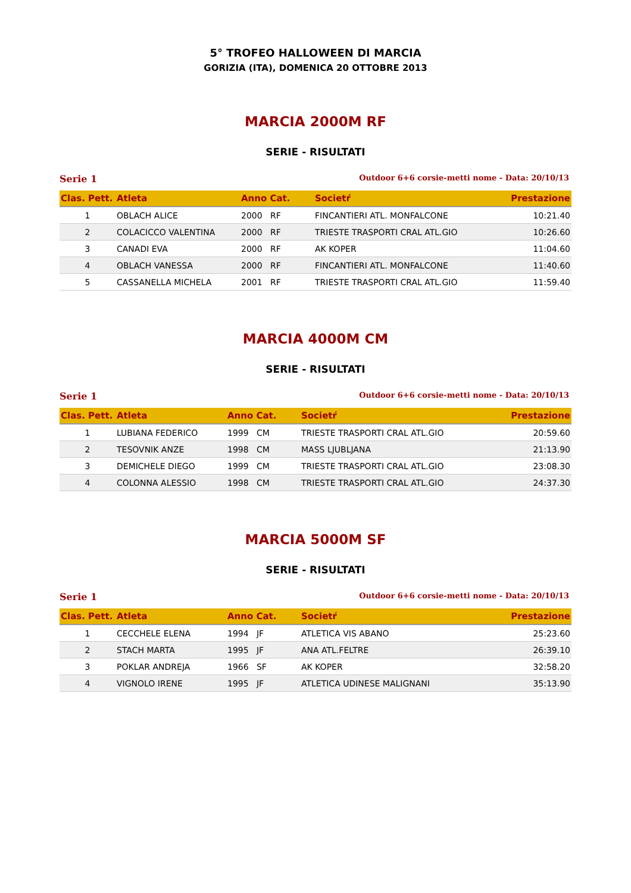5° TROFEO HALLOWEEN DI MARCIA
GORIZIA (ITA), DOMENICA 20 OTTOBRE 2013
MARCIA 2000M RF
SERIE - RISULTATI
Serie 1 Outdoor 6+6 corsie-metti nome - Data: 20/10/13
| Clas. Pett. | Atleta | Anno Cat. | Societŕ | Prestazione |
| --- | --- | --- | --- | --- |
| 1 | OBLACH ALICE | 2000 RF | FINCANTIERI ATL. MONFALCONE | 10:21.40 |
| 2 | COLACICCO VALENTINA | 2000 RF | TRIESTE TRASPORTI CRAL ATL.GIO | 10:26.60 |
| 3 | CANADI EVA | 2000 RF | AK KOPER | 11:04.60 |
| 4 | OBLACH VANESSA | 2000 RF | FINCANTIERI ATL. MONFALCONE | 11:40.60 |
| 5 | CASSANELLA MICHELA | 2001 RF | TRIESTE TRASPORTI CRAL ATL.GIO | 11:59.40 |
MARCIA 4000M CM
SERIE - RISULTATI
Serie 1 Outdoor 6+6 corsie-metti nome - Data: 20/10/13
| Clas. Pett. | Atleta | Anno Cat. | Societŕ | Prestazione |
| --- | --- | --- | --- | --- |
| 1 | LUBIANA FEDERICO | 1999 CM | TRIESTE TRASPORTI CRAL ATL.GIO | 20:59.60 |
| 2 | TESOVNIK ANZE | 1998 CM | MASS LJUBLJANA | 21:13.90 |
| 3 | DEMICHELE DIEGO | 1999 CM | TRIESTE TRASPORTI CRAL ATL.GIO | 23:08.30 |
| 4 | COLONNA ALESSIO | 1998 CM | TRIESTE TRASPORTI CRAL ATL.GIO | 24:37.30 |
MARCIA 5000M SF
SERIE - RISULTATI
Serie 1 Outdoor 6+6 corsie-metti nome - Data: 20/10/13
| Clas. Pett. | Atleta | Anno Cat. | Societŕ | Prestazione |
| --- | --- | --- | --- | --- |
| 1 | CECCHELE ELENA | 1994 JF | ATLETICA VIS ABANO | 25:23.60 |
| 2 | STACH MARTA | 1995 JF | ANA ATL.FELTRE | 26:39.10 |
| 3 | POKLAR ANDREJA | 1966 SF | AK KOPER | 32:58.20 |
| 4 | VIGNOLO IRENE | 1995 JF | ATLETICA UDINESE MALIGNANI | 35:13.90 |